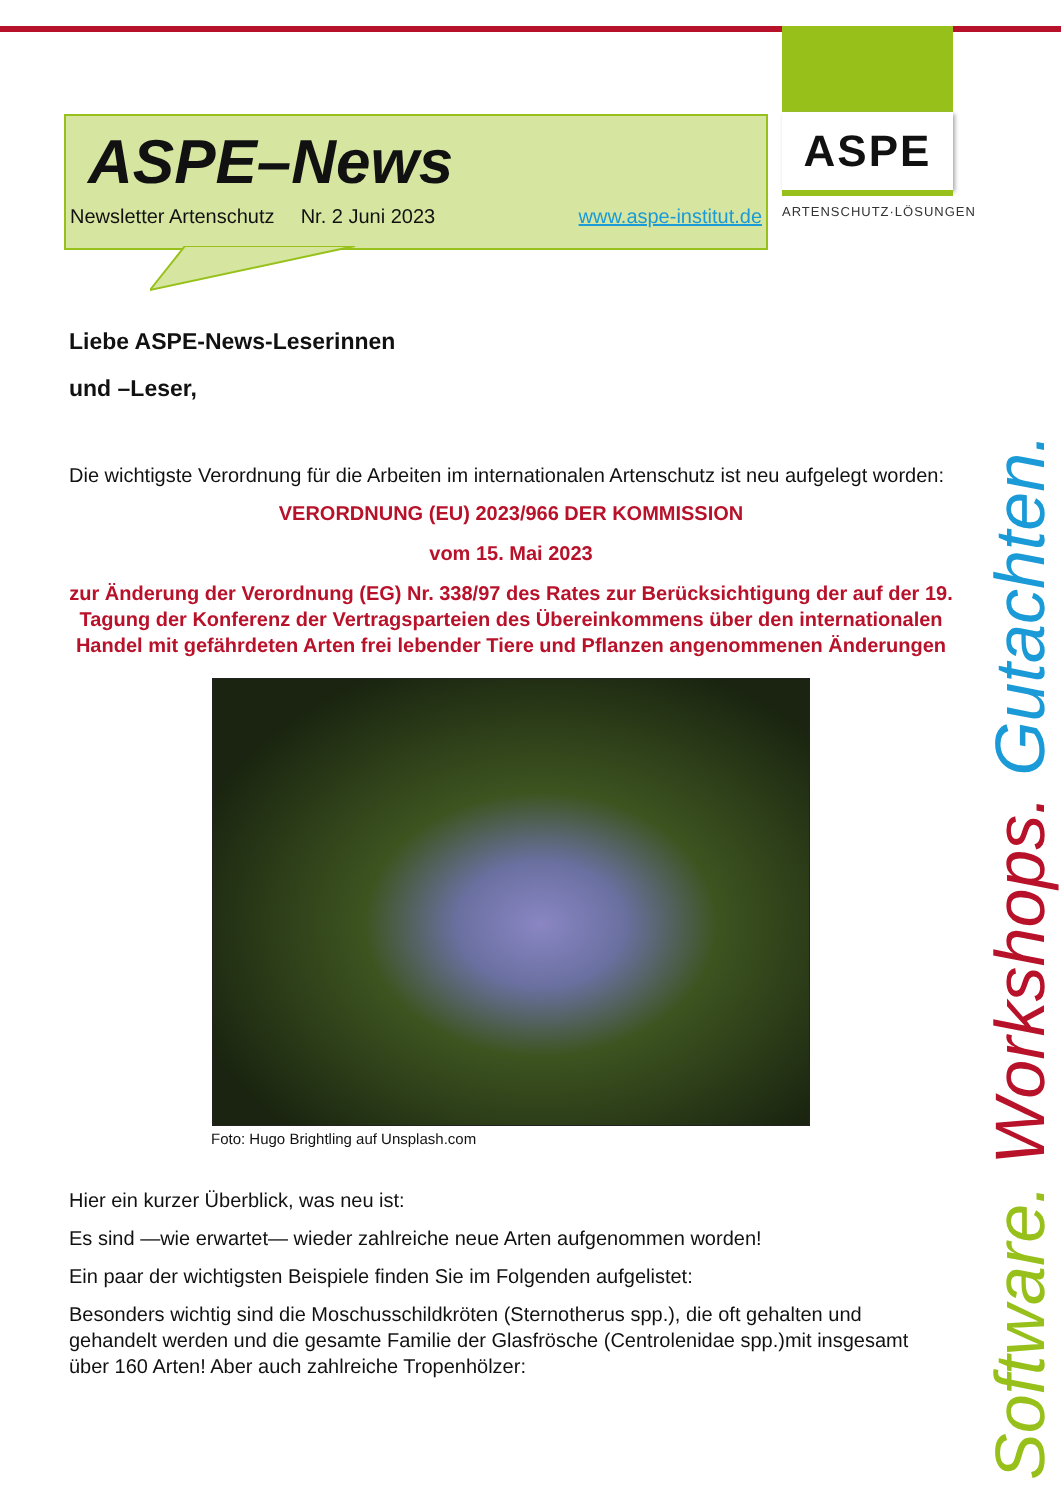ASPE–News
Newsletter Artenschutz Nr. 2 Juni 2023 www.aspe-institut.de
ASPE
ARTENSCHUTZ·LÖSUNGEN
Software. Workshops. Gutachten.
Liebe ASPE-News-Leserinnen
und –Leser,
Die wichtigste Verordnung für die Arbeiten im internationalen Artenschutz ist neu aufgelegt worden:
VERORDNUNG (EU) 2023/966 DER KOMMISSION
vom 15. Mai 2023
zur Änderung der Verordnung (EG) Nr. 338/97 des Rates zur Berücksichtigung der auf der 19. Tagung der Konferenz der Vertragsparteien des Übereinkommens über den internationalen Handel mit gefährdeten Arten frei lebender Tiere und Pflanzen angenommenen Änderungen
Foto: Hugo Brightling auf Unsplash.com
Hier ein kurzer Überblick, was neu ist:
Es sind —wie erwartet— wieder zahlreiche neue Arten aufgenommen worden!
Ein paar der wichtigsten Beispiele finden Sie im Folgenden aufgelistet:
Besonders wichtig sind die Moschusschildkröten (Sternotherus spp.), die oft gehalten und gehandelt werden und die gesamte Familie der Glasfrösche (Centrolenidae spp.)mit insgesamt über 160 Arten! Aber auch zahlreiche Tropenhölzer: